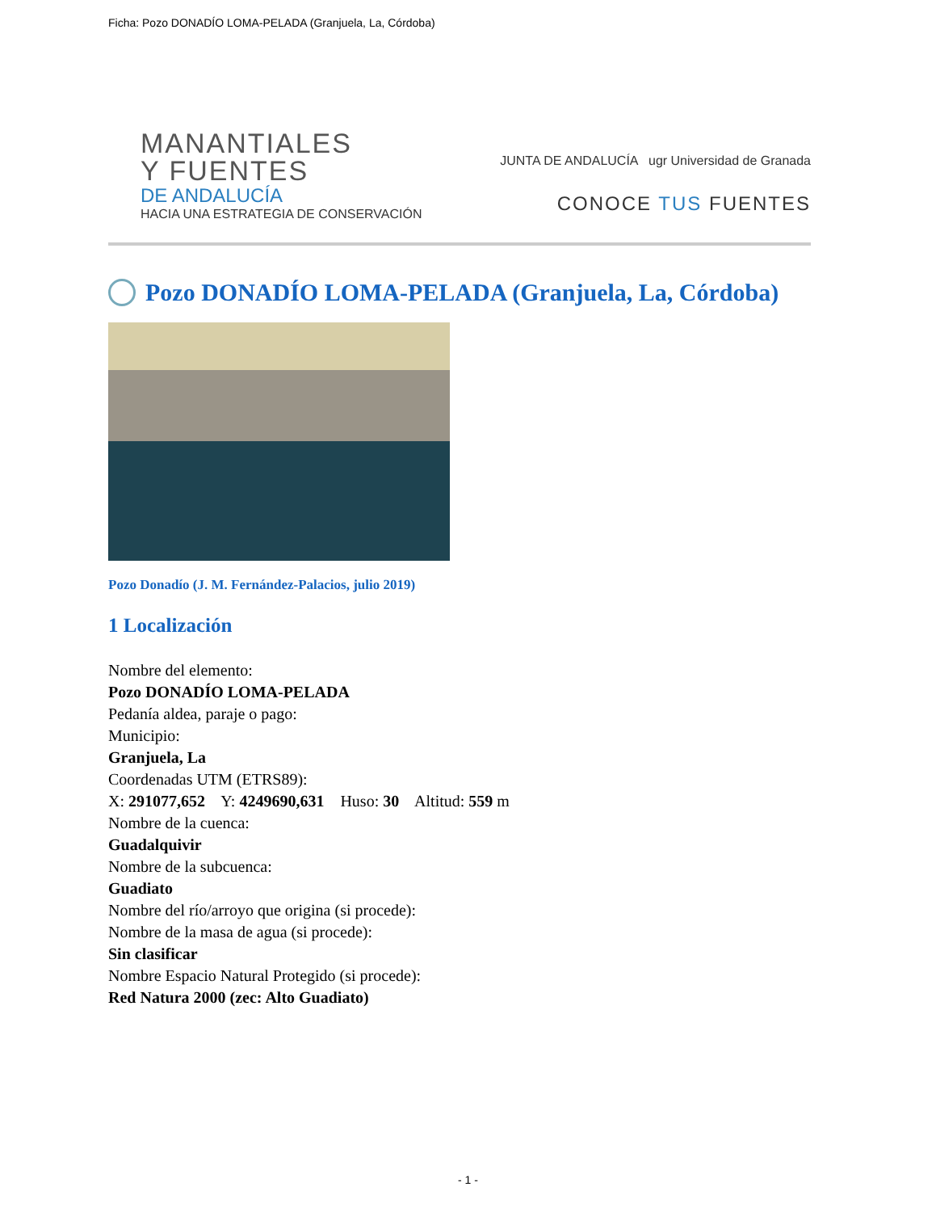Ficha: Pozo DONADÍO LOMA-PELADA (Granjuela, La, Córdoba)
MANANTIALES
Y FUENTES
DE ANDALUCÍA
HACIA UNA ESTRATEGIA DE CONSERVACIÓN
JUNTA DE ANDALUCÍA ugr Universidad de Granada
CONOCE TUS FUENTES
Pozo DONADÍO LOMA-PELADA (Granjuela, La, Córdoba)
Pozo Donadío (J. M. Fernández-Palacios, julio 2019)
1 Localización
Nombre del elemento:
Pozo DONADÍO LOMA-PELADA
Pedanía aldea, paraje o pago:
Municipio:
Granjuela, La
Coordenadas UTM (ETRS89):
X: 291077,652 Y: 4249690,631 Huso: 30 Altitud: 559 m
Nombre de la cuenca:
Guadalquivir
Nombre de la subcuenca:
Guadiato
Nombre del río/arroyo que origina (si procede):
Nombre de la masa de agua (si procede):
Sin clasificar
Nombre Espacio Natural Protegido (si procede):
Red Natura 2000 (zec: Alto Guadiato)
- 1 -